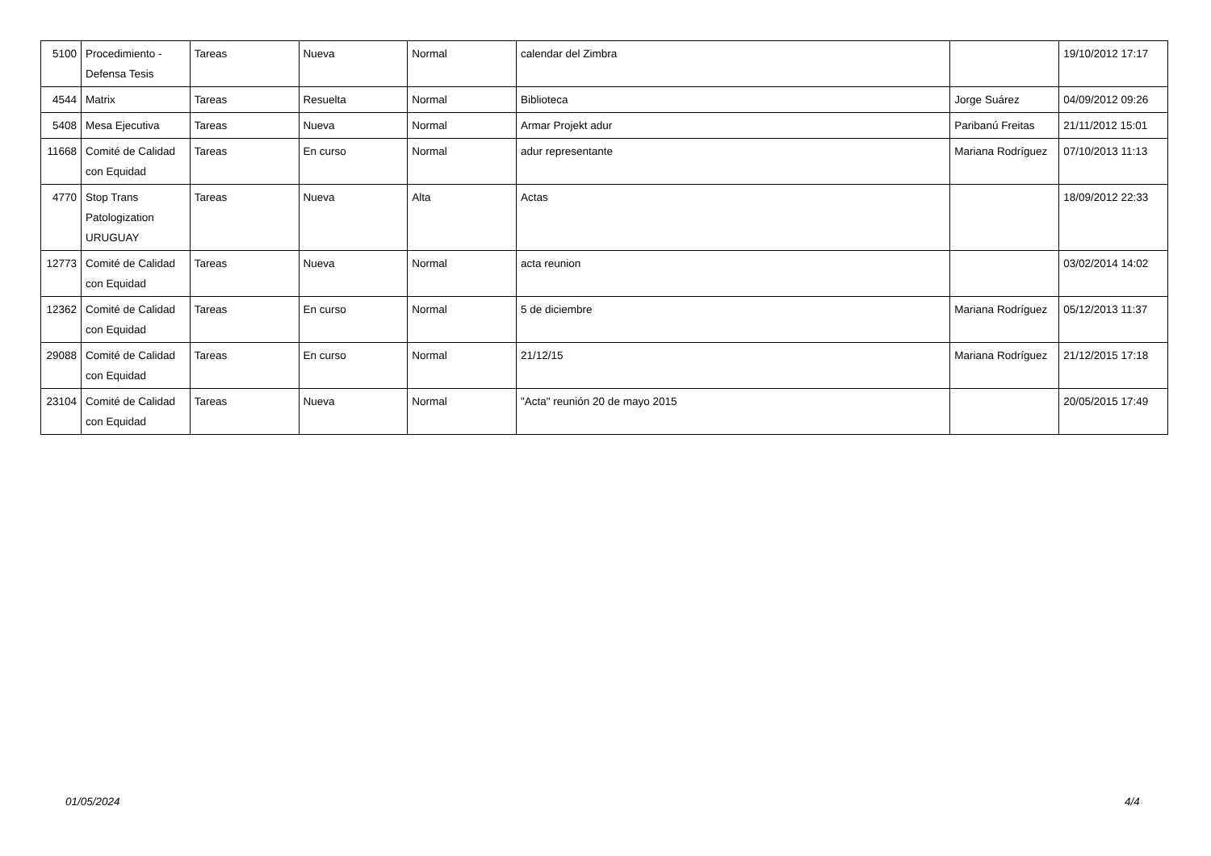| 5100 | Procedimiento - Defensa Tesis | Tareas | Nueva | Normal | calendar del Zimbra | | 19/10/2012 17:17 |
| 4544 | Matrix | Tareas | Resuelta | Normal | Biblioteca | Jorge Suárez | 04/09/2012 09:26 |
| 5408 | Mesa Ejecutiva | Tareas | Nueva | Normal | Armar Projekt adur | Paribanú Freitas | 21/11/2012 15:01 |
| 11668 | Comité de Calidad con Equidad | Tareas | En curso | Normal | adur representante | Mariana Rodríguez | 07/10/2013 11:13 |
| 4770 | Stop Trans Patologization URUGUAY | Tareas | Nueva | Alta | Actas | | 18/09/2012 22:33 |
| 12773 | Comité de Calidad con Equidad | Tareas | Nueva | Normal | acta reunion | | 03/02/2014 14:02 |
| 12362 | Comité de Calidad con Equidad | Tareas | En curso | Normal | 5 de diciembre | Mariana Rodríguez | 05/12/2013 11:37 |
| 29088 | Comité de Calidad con Equidad | Tareas | En curso | Normal | 21/12/15 | Mariana Rodríguez | 21/12/2015 17:18 |
| 23104 | Comité de Calidad con Equidad | Tareas | Nueva | Normal | "Acta" reunión 20 de mayo 2015 | | 20/05/2015 17:49 |
01/05/2024 4/4